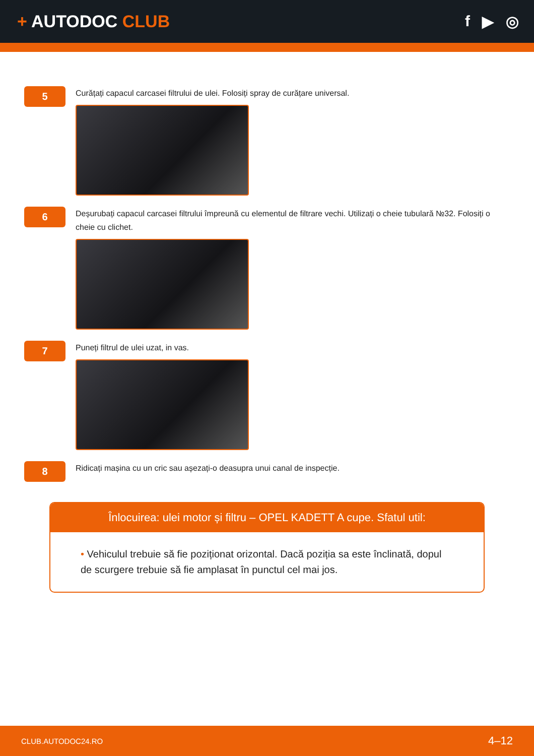+ AUTODOC CLUB f ▶ ◎
5
Curățați capacul carcasei filtrului de ulei. Folosiți spray de curățare universal.
6
Deșurubați capacul carcasei filtrului împreună cu elementul de filtrare vechi. Utilizați o cheie tubulară №32. Folosiți o cheie cu clichet.
7
Puneți filtrul de ulei uzat, in vas.
8
Ridicați mașina cu un cric sau așezați-o deasupra unui canal de inspecție.
Înlocuirea: ulei motor și filtru – OPEL KADETT A cupe. Sfatul util:
• Vehiculul trebuie să fie poziționat orizontal. Dacă poziția sa este înclinată, dopul de scurgere trebuie să fie amplasat în punctul cel mai jos.
CLUB.AUTODOC24.RO 4–12